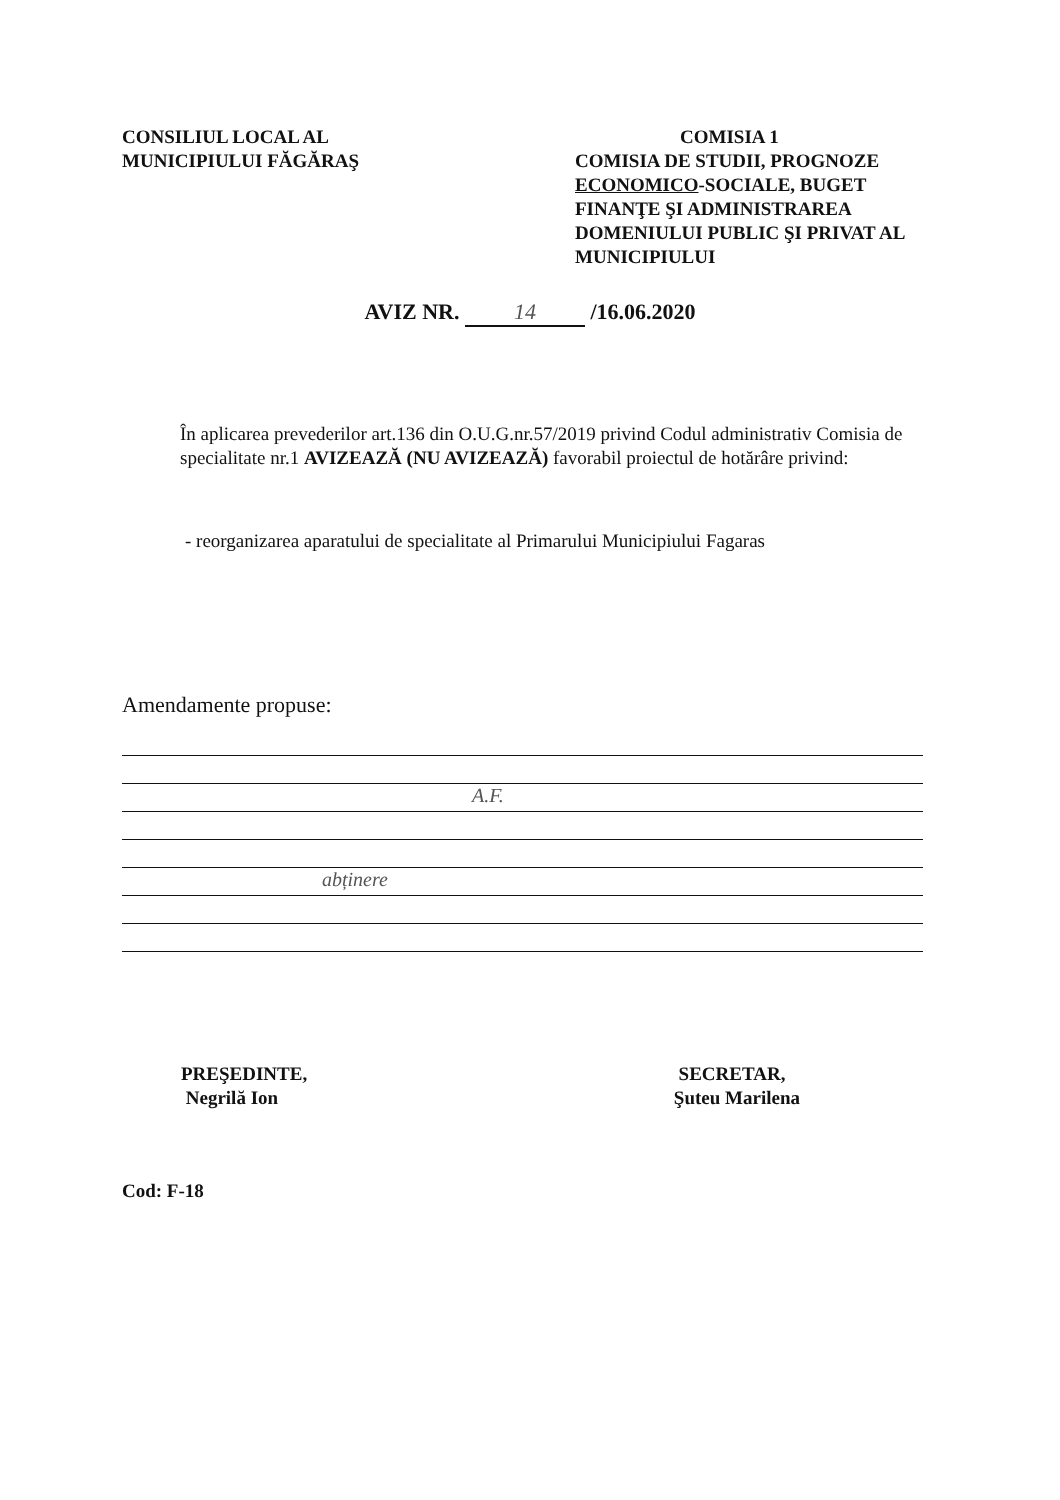CONSILIUL LOCAL AL
MUNICIPIULUI FĂGĂRAŞ
COMISIA 1
COMISIA DE STUDII, PROGNOZE ECONOMICO-SOCIALE, BUGET FINANŢE ŞI ADMINISTRAREA DOMENIULUI PUBLIC ŞI PRIVAT AL MUNICIPIULUI
AVIZ NR. 14 /16.06.2020
În aplicarea prevederilor art.136 din O.U.G.nr.57/2019 privind Codul administrativ Comisia de specialitate nr.1 AVIZEAZĂ (NU AVIZEAZĂ) favorabil proiectul de hotărâre privind:
- reorganizarea aparatului de specialitate al Primarului Municipiului Fagaras
Amendamente propuse:
A.F.
abținere
PREŞEDINTE,
Negrilă Ion
SECRETAR,
Şuteu Marilena
Cod: F-18